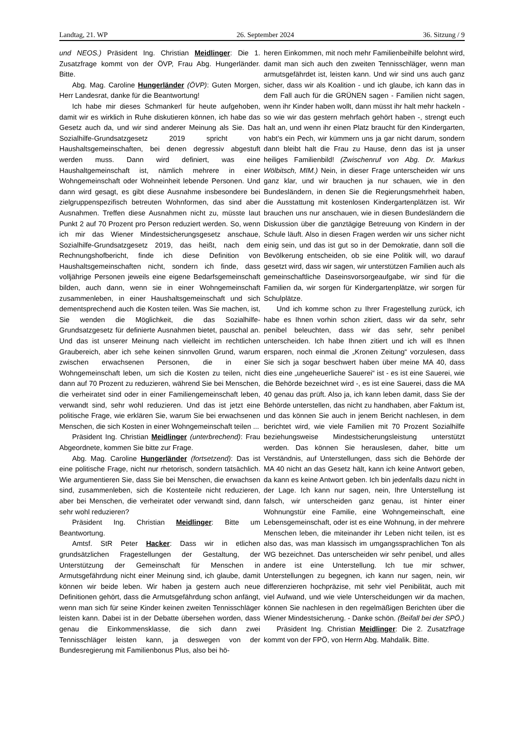Landtag, 21. WP 26. September 2024 36. Sitzung / 9
und NEOS.) Präsident Ing. Christian Meidlinger: Die 1. Zusatzfrage kommt von der ÖVP, Frau Abg. Hungerländer. Bitte.
Abg. Mag. Caroline Hungerländer (ÖVP): Guten Morgen, Herr Landesrat, danke für die Beantwortung!
Ich habe mir dieses Schmankerl für heute aufgehoben, damit wir es wirklich in Ruhe diskutieren können, ich habe das Gesetz auch da, und wir sind anderer Meinung als Sie. Das Sozialhilfe-Grundsatzgesetz 2019 spricht von Haushaltsgemeinschaften, bei denen degressiv abgestuft werden muss. Dann wird definiert, was eine Haushaltgemeinschaft ist, nämlich mehrere in einer Wohngemeinschaft oder Wohneinheit lebende Personen. Und dann wird gesagt, es gibt diese Ausnahme insbesondere bei zielgruppenspezifisch betreuten Wohnformen, das sind aber Ausnahmen. Treffen diese Ausnahmen nicht zu, müsste laut Punkt 2 auf 70 Prozent pro Person reduziert werden. So, wenn ich mir das Wiener Mindestsicherungsgesetz anschaue, Sozialhilfe-Grundsatzgesetz 2019, das heißt, nach dem Rechnungshofbericht, finde ich diese Definition von Haushaltsgemeinschaften nicht, sondern ich finde, dass volljährige Personen jeweils eine eigene Bedarfsgemeinschaft bilden, auch dann, wenn sie in einer Wohngemeinschaft zusammenleben, in einer Haushaltsgemeinschaft und sich dementsprechend auch die Kosten teilen. Was Sie machen, ist, Sie wenden die Möglichkeit, die das Sozialhilfe-Grundsatzgesetz für definierte Ausnahmen bietet, pauschal an. Und das ist unserer Meinung nach vielleicht im rechtlichen Graubereich, aber ich sehe keinen sinnvollen Grund, warum zwischen erwachsenen Personen, die in einer Wohngemeinschaft leben, um sich die Kosten zu teilen, nicht dann auf 70 Prozent zu reduzieren, während Sie bei Menschen, die verheiratet sind oder in einer Familiengemeinschaft leben, verwandt sind, sehr wohl reduzieren. Und das ist jetzt eine politische Frage, wie erklären Sie, warum Sie bei erwachsenen Menschen, die sich Kosten in einer Wohngemeinschaft teilen ...
Präsident Ing. Christian Meidlinger (unterbrechend): Frau Abgeordnete, kommen Sie bitte zur Frage.
Abg. Mag. Caroline Hungerländer (fortsetzend): Das ist eine politische Frage, nicht nur rhetorisch, sondern tatsächlich. Wie argumentieren Sie, dass Sie bei Menschen, die erwachsen sind, zusammenleben, sich die Kostenteile nicht reduzieren, aber bei Menschen, die verheiratet oder verwandt sind, dann sehr wohl reduzieren?
Präsident Ing. Christian Meidlinger: Bitte um Beantwortung.
Amtsf. StR Peter Hacker: Dass wir in etlichen grundsätzlichen Fragestellungen der Gestaltung, der Unterstützung der Gemeinschaft für Menschen in Armutsgefährdung nicht einer Meinung sind, ich glaube, damit können wir beide leben. Wir haben ja gestern auch neue Definitionen gehört, dass die Armutsgefährdung schon anfängt, wenn man sich für seine Kinder keinen zweiten Tennisschläger leisten kann. Dabei ist in der Debatte übersehen worden, dass genau die Einkommensklasse, die sich dann zwei Tennisschläger leisten kann, ja deswegen von der Bundesregierung mit Familienbonus Plus, also bei hö-
heren Einkommen, mit noch mehr Familienbeihilfe belohnt wird, damit man sich auch den zweiten Tennisschläger, wenn man armutsgefährdet ist, leisten kann. Und wir sind uns auch ganz sicher, dass wir als Koalition - und ich glaube, ich kann das in dem Fall auch für die GRÜNEN sagen - Familien nicht sagen, wenn ihr Kinder haben wollt, dann müsst ihr halt mehr hackeln - so wie wir das gestern mehrfach gehört haben -, strengt euch halt an, und wenn ihr einen Platz braucht für den Kindergarten, habt’s ein Pech, wir kümmern uns ja gar nicht darum, sondern dann bleibt halt die Frau zu Hause, denn das ist ja unser heiliges Familienbild! (Zwischenruf von Abg. Dr. Markus Wölbitsch, MIM.) Nein, in dieser Frage unterscheiden wir uns ganz klar, und wir brauchen ja nur schauen, wie in den Bundesländern, in denen Sie die Regierungsmehrheit haben, die Ausstattung mit kostenlosen Kindergartenplätzen ist. Wir brauchen uns nur anschauen, wie in diesen Bundesländern die Diskussion über die ganztägige Betreuung von Kindern in der Schule läuft. Also in diesen Fragen werden wir uns sicher nicht einig sein, und das ist gut so in der Demokratie, dann soll die Bevölkerung entscheiden, ob sie eine Politik will, wo darauf gesetzt wird, dass wir sagen, wir unterstützen Familien auch als gemeinschaftliche Daseinsvorsorgeaufgabe, wir sind für die Familien da, wir sorgen für Kindergartenplätze, wir sorgen für Schulplätze.
Und ich komme schon zu Ihrer Fragestellung zurück, ich habe es Ihnen vorhin schon zitiert, dass wir da sehr, sehr penibel beleuchten, dass wir das sehr, sehr penibel unterscheiden. Ich habe Ihnen zitiert und ich will es Ihnen ersparen, noch einmal die „Kronen Zeitung“ vorzulesen, dass Sie sich ja sogar beschwert haben über meine MA 40, dass dies eine „ungeheuerliche Sauerei“ ist - es ist eine Sauerei, wie die Behörde bezeichnet wird -, es ist eine Sauerei, dass die MA 40 genau das prüft. Also ja, ich kann leben damit, dass Sie der Behörde unterstellen, das nicht zu handhaben, aber Faktum ist, und das können Sie auch in jenem Bericht nachlesen, in dem berichtet wird, wie viele Familien mit 70 Prozent Sozialhilfe beziehungsweise Mindestsicherungsleistung unterstützt werden. Das können Sie herauslesen, daher, bitte um Verständnis, auf Unterstellungen, dass sich die Behörde der MA 40 nicht an das Gesetz hält, kann ich keine Antwort geben, da kann es keine Antwort geben. Ich bin jedenfalls dazu nicht in der Lage. Ich kann nur sagen, nein, Ihre Unterstellung ist falsch, wir unterscheiden ganz genau, ist hinter einer Wohnungstür eine Familie, eine Wohngemeinschaft, eine Lebensgemeinschaft, oder ist es eine Wohnung, in der mehrere Menschen leben, die miteinander ihr Leben nicht teilen, ist es also das, was man klassisch im umgangssprachlichen Ton als WG bezeichnet. Das unterscheiden wir sehr penibel, und alles andere ist eine Unterstellung. Ich tue mir schwer, Unterstellungen zu begegnen, ich kann nur sagen, nein, wir differenzieren hochpräzise, mit sehr viel Penibilität, auch mit viel Aufwand, und wie viele Unterscheidungen wir da machen, können Sie nachlesen in den regelmäßigen Berichten über die Wiener Mindestsicherung. - Danke schön. (Beifall bei der SPÖ.)
Präsident Ing. Christian Meidlinger: Die 2. Zusatzfrage kommt von der FPÖ, von Herrn Abg. Mahdalik. Bitte.